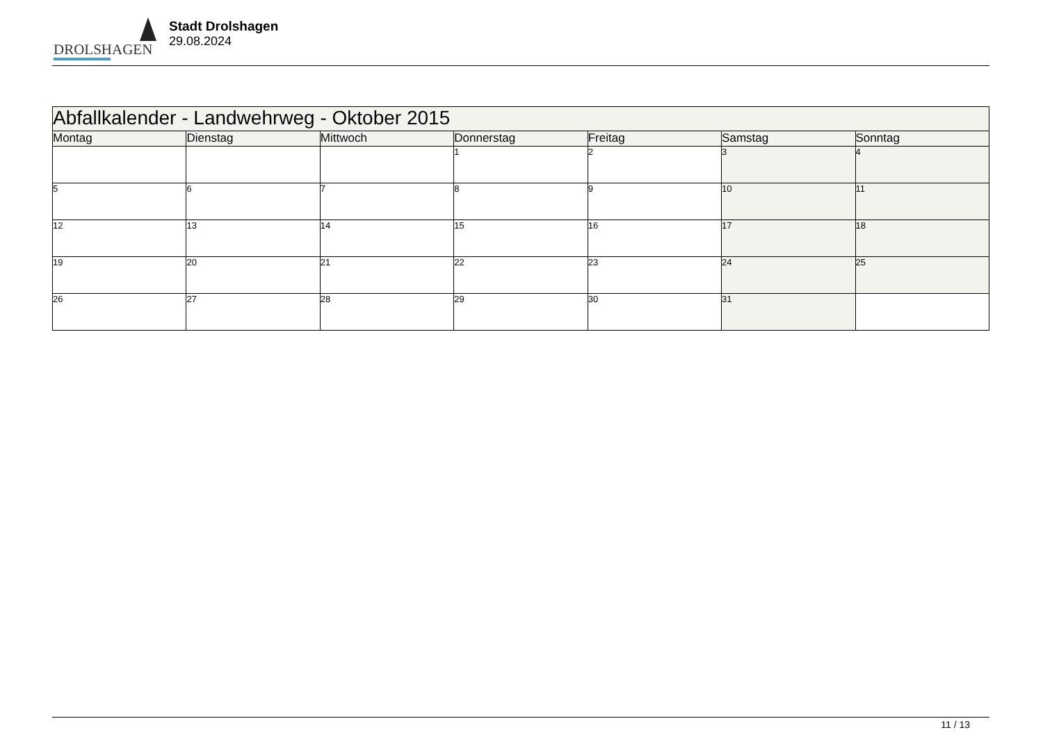DROLSHAGEN
Stadt Drolshagen
29.08.2024
| Abfallkalender - Landwehrweg - Oktober 2015 | | | | | | |
| --- | --- | --- | --- | --- | --- | --- |
| Montag | Dienstag | Mittwoch | Donnerstag | Freitag | Samstag | Sonntag |
| | | | 1 | 2 | 3 | 4 |
| 5 | 6 | 7 | 8 | 9 | 10 | 11 |
| 12 | 13 | 14 | 15 | 16 | 17 | 18 |
| 19 | 20 | 21 | 22 | 23 | 24 | 25 |
| 26 | 27 | 28 | 29 | 30 | 31 | |
11 / 13